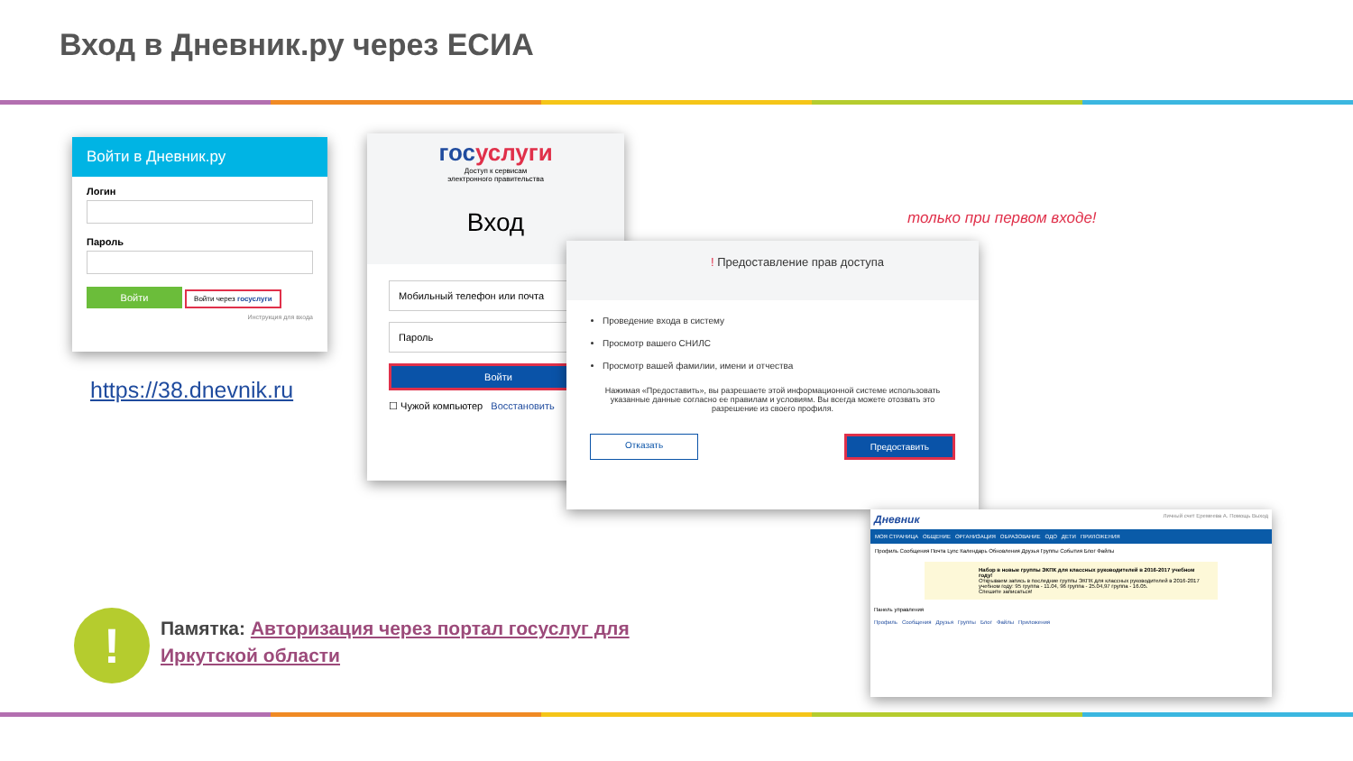Вход в Дневник.ру через ЕСИА
Войти в Дневник.ру
Логин
Пароль
Войти Войти через госуслуги
Инструкция для входа
https://38.dnevnik.ru
госуслуги
Доступ к сервисам
электронного правительства
Вход
Мобильный телефон или почта
Пароль
Войти
☐ Чужой компьютер Восстановить
только при первом входе!
! Предоставление прав доступа
Проведение входа в систему
Просмотр вашего СНИЛС
Просмотр вашей фамилии, имени и отчества
Нажимая «Предоставить», вы разрешаете этой информационной системе использовать указанные данные согласно ее правилам и условиям. Вы всегда можете отозвать это разрешение из своего профиля.
Отказать Предоставить
Дневник Личный счет Еремеева А. Помощь Выход
МОЯ СТРАНИЦА ОБЩЕНИЕ ОРГАНИЗАЦИЯ ОБРАЗОВАНИЕ ОДО ДЕТИ ПРИЛОЖЕНИЯ
Профиль Сообщения Почта Lync Календарь Обновления Друзья Группы События Блог Файлы
Набор в новые группы ЭКПК для классных руководителей в 2016-2017 учебном году!
Открываем запись в последние группы ЭКПК для классных руководителей в 2016-2017 учебном году: 95 группа - 11.04, 96 группа - 25.04,97 группа - 16.05.
Спешите записаться!
Панель управления
Профиль Сообщения Друзья Группы Блог Файлы Приложения
!
Памятка: Авторизация через портал госуслуг для Иркутской области